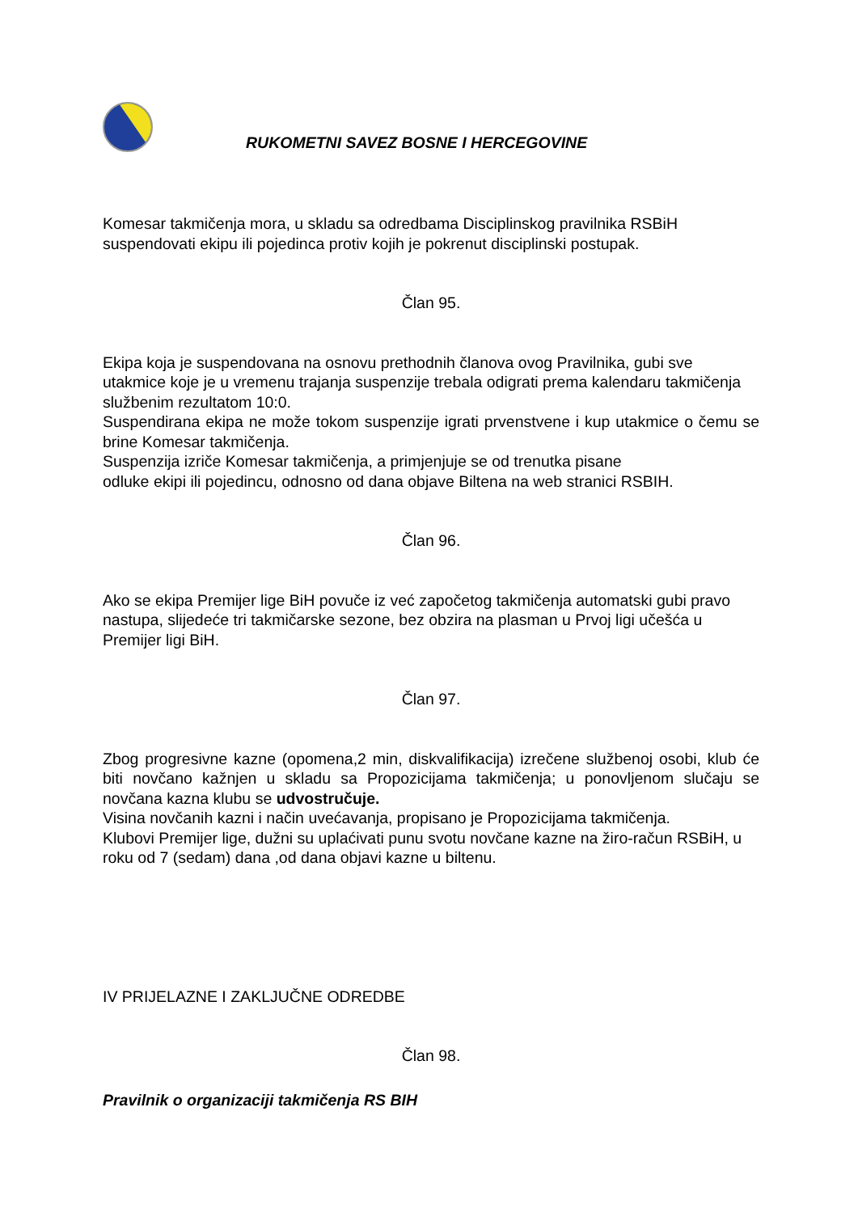RUKOMETNI SAVEZ BOSNE I HERCEGOVINE
Komesar takmičenja mora, u skladu sa odredbama Disciplinskog pravilnika RSBiH suspendovati ekipu ili pojedinca protiv kojih je pokrenut disciplinski postupak.
Član 95.
Ekipa koja je suspendovana na osnovu prethodnih članova ovog Pravilnika, gubi sve utakmice koje je u vremenu trajanja suspenzije trebala odigrati prema kalendaru takmičenja službenim rezultatom 10:0.
Suspendirana ekipa ne može tokom suspenzije igrati prvenstvene i kup utakmice o čemu se brine Komesar takmičenja.
Suspenzija izriče Komesar takmičenja, a primjenjuje se od trenutka pisane
odluke ekipi ili pojedincu, odnosno od dana objave Biltena na web stranici RSBIH.
Član 96.
Ako se ekipa Premijer lige BiH povuče iz već započetog takmičenja automatski gubi pravo nastupa, slijedeće tri takmičarske sezone, bez obzira na plasman u Prvoj ligi učešća u Premijer ligi BiH.
Član 97.
Zbog progresivne kazne (opomena,2 min, diskvalifikacija) izrečene službenoj osobi, klub će biti novčano kažnjen u skladu sa Propozicijama takmičenja; u ponovljenom slučaju se novčana kazna klubu se udvostručuje.
Visina novčanih kazni i način uvećavanja, propisano je Propozicijama takmičenja.
Klubovi Premijer lige, dužni su uplaćivati punu svotu novčane kazne na žiro-račun RSBiH, u roku od 7 (sedam) dana ,od dana objavi kazne u biltenu.
IV PRIJELAZNE I ZAKLJUČNE ODREDBE
Član 98.
Pravilnik o organizaciji takmičenja RS BIH